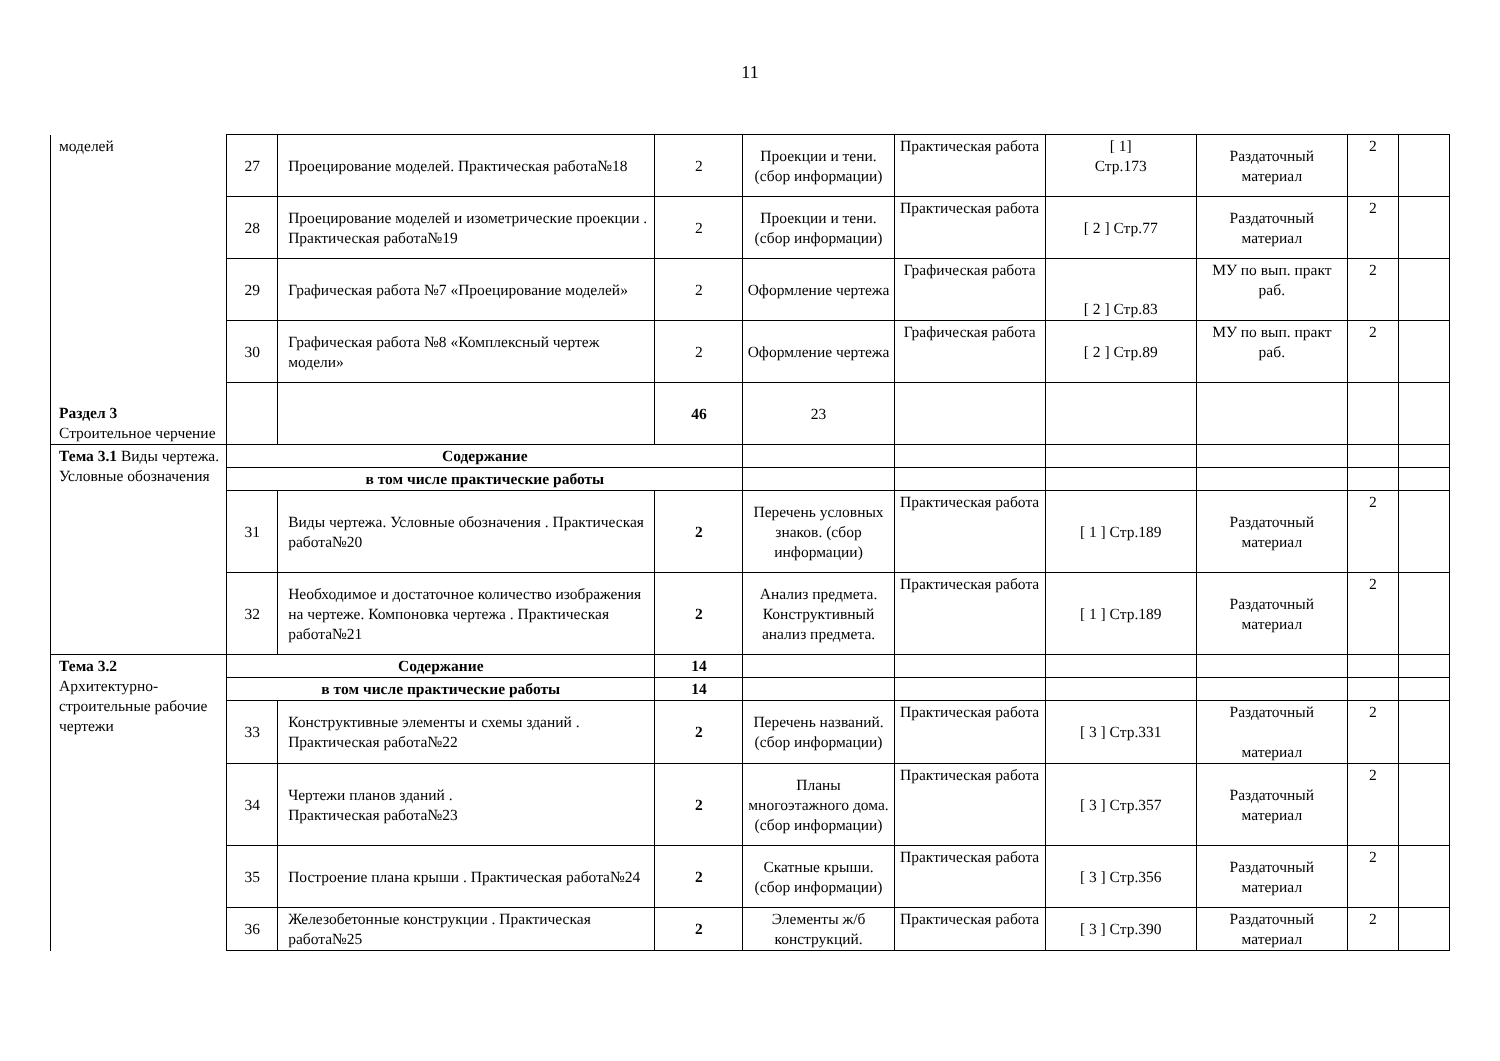11
| моделей | 27 | Проецирование моделей. Практическая работа№18 | 2 | Проекции и тени. (сбор информации) | Практическая работа | [ 1] Стр.173 | Раздаточный материал | 2 | |
| | 28 | Проецирование моделей и изометрические проекции . Практическая работа№19 | 2 | Проекции и тени. (сбор информации) | Практическая работа | [ 2 ] Стр.77 | Раздаточный материал | 2 | |
| | 29 | Графическая работа №7 «Проецирование моделей» | 2 | Оформление чертежа | Графическая работа | [ 2 ] Стр.83 | МУ по вып. практ раб. | 2 | |
| | 30 | Графическая работа №8 «Комплексный чертеж модели» | 2 | Оформление чертежа | Графическая работа | [ 2 ] Стр.89 | МУ по вып. практ раб. | 2 | |
| Раздел 3 Строительное черчение | | | 46 | 23 | | | | | |
| Тема 3.1 Виды чертежа. Условные обозначения | Содержание | | | | | | | | |
| | в том числе практические работы | | | | | | | | |
| | 31 | Виды чертежа. Условные обозначения . Практическая работа№20 | 2 | Перечень условных знаков. (сбор информации) | Практическая работа | [ 1 ] Стр.189 | Раздаточный материал | 2 | |
| | 32 | Необходимое и достаточное количество изображения на чертеже. Компоновка чертежа . Практическая работа№21 | 2 | Анализ предмета. Конструктивный анализ предмета. | Практическая работа | [ 1 ] Стр.189 | Раздаточный материал | 2 | |
| Тема 3.2 Архитектурно-строительные рабочие чертежи | Содержание | | 14 | | | | | | |
| | в том числе практические работы | | 14 | | | | | | |
| | 33 | Конструктивные элементы и схемы зданий . Практическая работа№22 | 2 | Перечень названий. (сбор информации) | Практическая работа | [ 3 ] Стр.331 | Раздаточный материал | 2 | |
| | 34 | Чертежи планов зданий . Практическая работа№23 | 2 | Планы многоэтажного дома. (сбор информации) | Практическая работа | [ 3 ] Стр.357 | Раздаточный материал | 2 | |
| | 35 | Построение плана крыши . Практическая работа№24 | 2 | Скатные крыши. (сбор информации) | Практическая работа | [ 3 ] Стр.356 | Раздаточный материал | 2 | |
| | 36 | Железобетонные конструкции . Практическая работа№25 | 2 | Элементы ж/б конструкций. | Практическая работа | [ 3 ] Стр.390 | Раздаточный материал | 2 | |